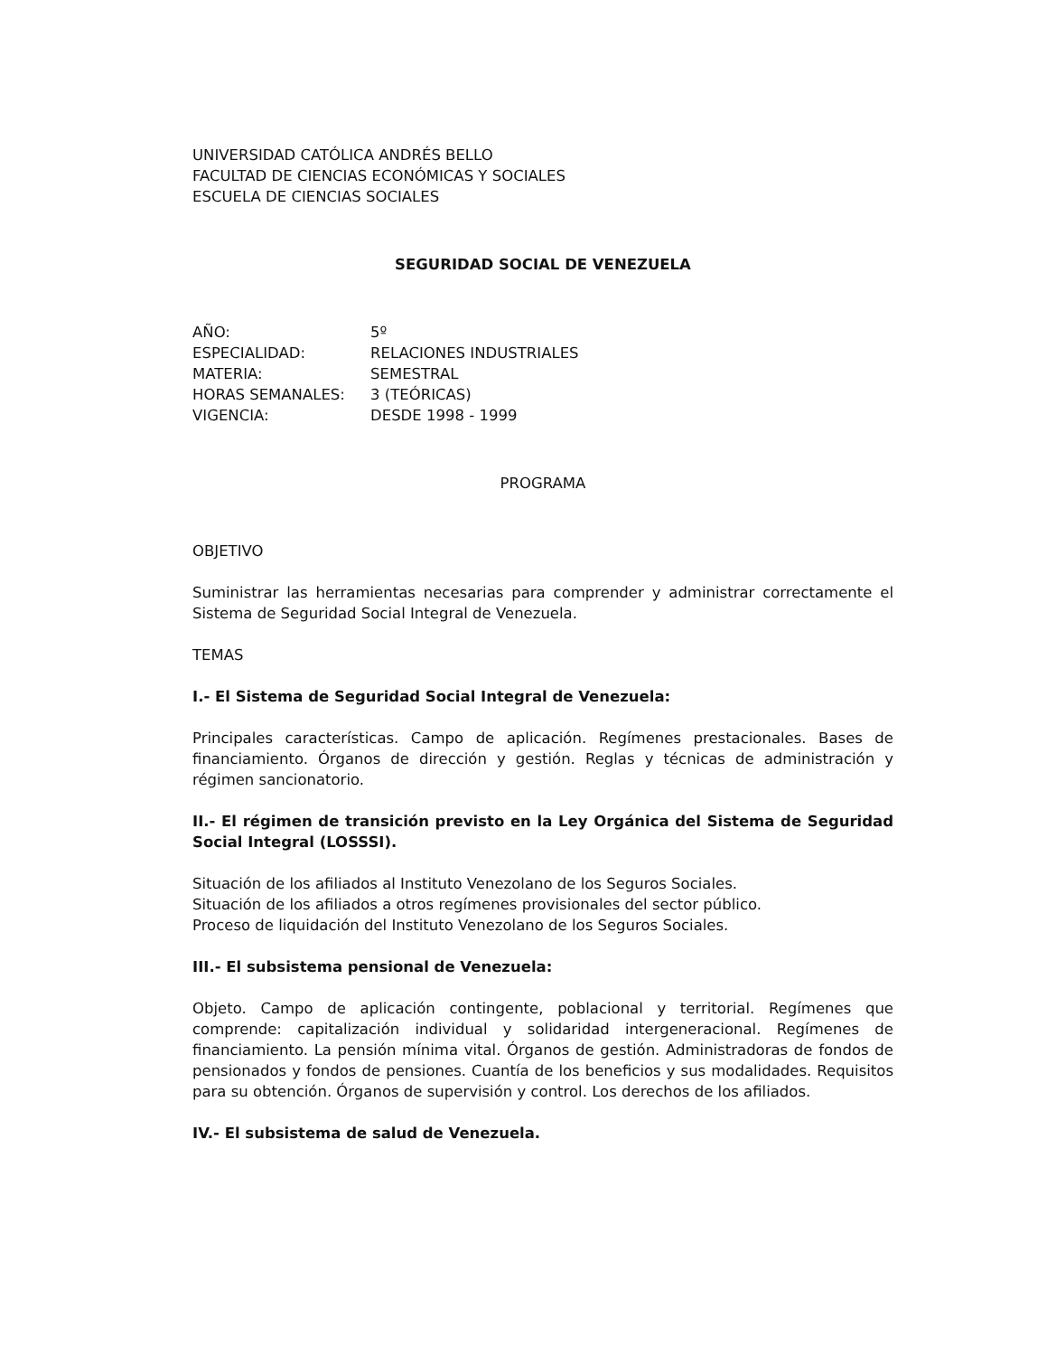UNIVERSIDAD CATÓLICA ANDRÉS BELLO
FACULTAD DE CIENCIAS ECONÓMICAS Y SOCIALES
ESCUELA DE CIENCIAS SOCIALES
SEGURIDAD SOCIAL DE VENEZUELA
AÑO: 5º
ESPECIALIDAD: RELACIONES INDUSTRIALES
MATERIA: SEMESTRAL
HORAS SEMANALES: 3 (TEÓRICAS)
VIGENCIA: DESDE 1998 - 1999
PROGRAMA
OBJETIVO
Suministrar las herramientas necesarias para comprender y administrar correctamente el Sistema de Seguridad Social Integral de Venezuela.
TEMAS
I.- El Sistema de Seguridad Social Integral de Venezuela:
Principales características. Campo de aplicación. Regímenes prestacionales. Bases de financiamiento. Órganos de dirección y gestión. Reglas y técnicas de administración y régimen sancionatorio.
II.- El régimen de transición previsto en la Ley Orgánica del Sistema de Seguridad Social Integral (LOSSSI).
Situación de los afiliados al Instituto Venezolano de los Seguros Sociales.
Situación de los afiliados a otros regímenes provisionales del sector público.
Proceso de liquidación del Instituto Venezolano de los Seguros Sociales.
III.- El subsistema pensional de Venezuela:
Objeto. Campo de aplicación contingente, poblacional y territorial. Regímenes que comprende: capitalización individual y solidaridad intergeneracional. Regímenes de financiamiento. La pensión mínima vital. Órganos de gestión. Administradoras de fondos de pensionados y fondos de pensiones. Cuantía de los beneficios y sus modalidades. Requisitos para su obtención. Órganos de supervisión y control. Los derechos de los afiliados.
IV.- El subsistema de salud de Venezuela.